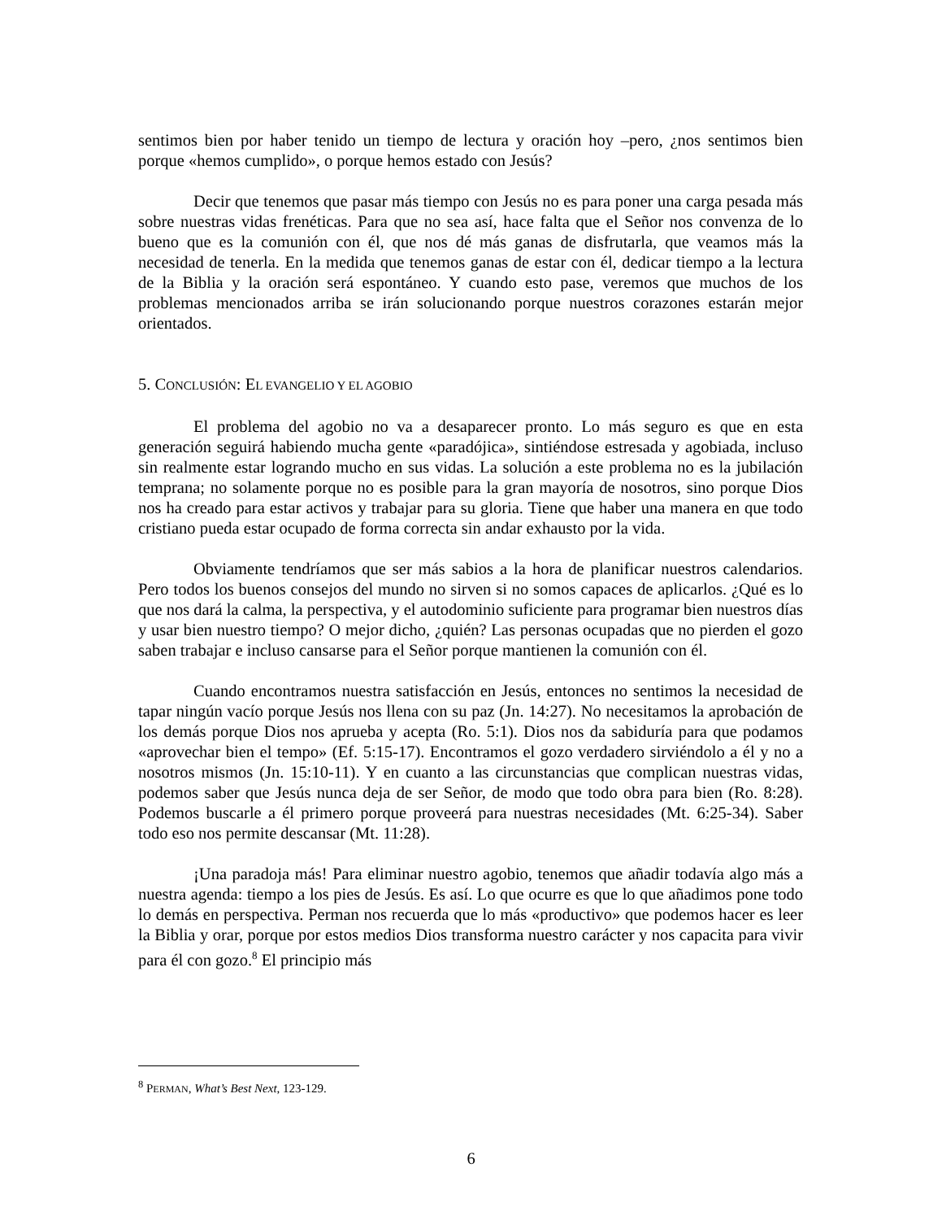sentimos bien por haber tenido un tiempo de lectura y oración hoy –pero, ¿nos sentimos bien porque «hemos cumplido», o porque hemos estado con Jesús?
Decir que tenemos que pasar más tiempo con Jesús no es para poner una carga pesada más sobre nuestras vidas frenéticas. Para que no sea así, hace falta que el Señor nos convenza de lo bueno que es la comunión con él, que nos dé más ganas de disfrutarla, que veamos más la necesidad de tenerla. En la medida que tenemos ganas de estar con él, dedicar tiempo a la lectura de la Biblia y la oración será espontáneo. Y cuando esto pase, veremos que muchos de los problemas mencionados arriba se irán solucionando porque nuestros corazones estarán mejor orientados.
5. CONCLUSIÓN: EL EVANGELIO Y EL AGOBIO
El problema del agobio no va a desaparecer pronto. Lo más seguro es que en esta generación seguirá habiendo mucha gente «paradójica», sintiéndose estresada y agobiada, incluso sin realmente estar logrando mucho en sus vidas. La solución a este problema no es la jubilación temprana; no solamente porque no es posible para la gran mayoría de nosotros, sino porque Dios nos ha creado para estar activos y trabajar para su gloria. Tiene que haber una manera en que todo cristiano pueda estar ocupado de forma correcta sin andar exhausto por la vida.
Obviamente tendríamos que ser más sabios a la hora de planificar nuestros calendarios. Pero todos los buenos consejos del mundo no sirven si no somos capaces de aplicarlos. ¿Qué es lo que nos dará la calma, la perspectiva, y el autodominio suficiente para programar bien nuestros días y usar bien nuestro tiempo? O mejor dicho, ¿quién? Las personas ocupadas que no pierden el gozo saben trabajar e incluso cansarse para el Señor porque mantienen la comunión con él.
Cuando encontramos nuestra satisfacción en Jesús, entonces no sentimos la necesidad de tapar ningún vacío porque Jesús nos llena con su paz (Jn. 14:27). No necesitamos la aprobación de los demás porque Dios nos aprueba y acepta (Ro. 5:1). Dios nos da sabiduría para que podamos «aprovechar bien el tempo» (Ef. 5:15-17). Encontramos el gozo verdadero sirviéndolo a él y no a nosotros mismos (Jn. 15:10-11). Y en cuanto a las circunstancias que complican nuestras vidas, podemos saber que Jesús nunca deja de ser Señor, de modo que todo obra para bien (Ro. 8:28). Podemos buscarle a él primero porque proveerá para nuestras necesidades (Mt. 6:25-34). Saber todo eso nos permite descansar (Mt. 11:28).
¡Una paradoja más! Para eliminar nuestro agobio, tenemos que añadir todavía algo más a nuestra agenda: tiempo a los pies de Jesús. Es así. Lo que ocurre es que lo que añadimos pone todo lo demás en perspectiva. Perman nos recuerda que lo más «productivo» que podemos hacer es leer la Biblia y orar, porque por estos medios Dios transforma nuestro carácter y nos capacita para vivir para él con gozo.<sup>8</sup> El principio más
<sup>8</sup> PERMAN, What’s Best Next, 123-129.
6